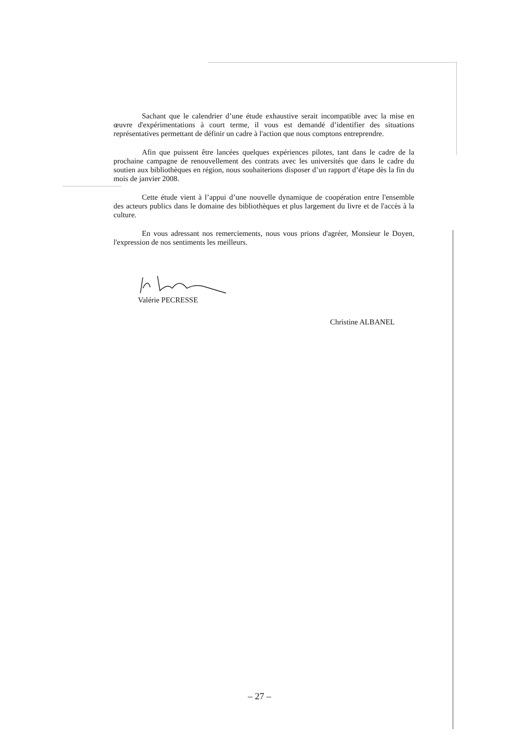Sachant que le calendrier d’une étude exhaustive serait incompatible avec la mise en œuvre d'expérimentations à court terme, il vous est demandé d’identifier des situations représentatives permettant de définir un cadre à l'action que nous comptons entreprendre.
Afin que puissent être lancées quelques expériences pilotes, tant dans le cadre de la prochaine campagne de renouvellement des contrats avec les universités que dans le cadre du soutien aux bibliothèques en région, nous souhaiterions disposer d’un rapport d’étape dès la fin du mois de janvier 2008.
Cette étude vient à l’appui d’une nouvelle dynamique de coopération entre l'ensemble des acteurs publics dans le domaine des bibliothèques et plus largement du livre et de l'accès à la culture.
En vous adressant nos remerciements, nous vous prions d'agréer, Monsieur le Doyen, l'expression de nos sentiments les meilleurs.
Valérie PECRESSE
Christine ALBANEL
– 27 –